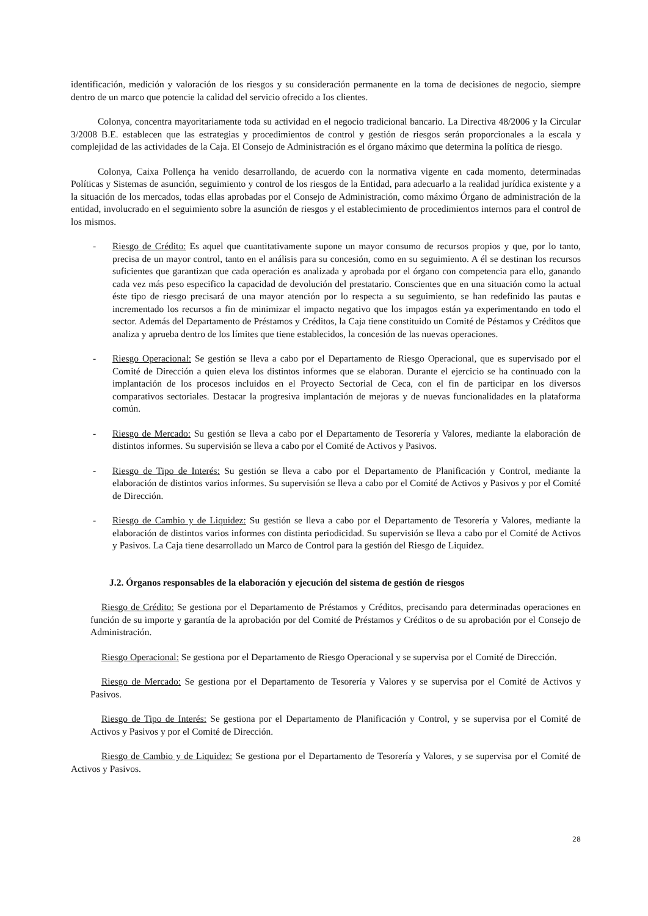identificación, medición y valoración de los riesgos y su consideración permanente en la toma de decisiones de negocio, siempre dentro de un marco que potencie la calidad del servicio ofrecido a Ios clientes.
Colonya, concentra mayoritariamente toda su actividad en el negocio tradicional bancario. La Directiva 48/2006 y la Circular 3/2008 B.E. establecen que las estrategias y procedimientos de control y gestión de riesgos serán proporcionales a la escala y complejidad de las actividades de la Caja. El Consejo de Administración es el órgano máximo que determina la política de riesgo.
Colonya, Caixa Pollença ha venido desarrollando, de acuerdo con la normativa vigente en cada momento, determinadas Políticas y Sistemas de asunción, seguimiento y control de los riesgos de la Entidad, para adecuarlo a la realidad jurídica existente y a la situación de los mercados, todas ellas aprobadas por el Consejo de Administración, como máximo Órgano de administración de la entidad, involucrado en el seguimiento sobre la asunción de riesgos y el establecimiento de procedimientos internos para el control de los mismos.
- Riesgo de Crédito: Es aquel que cuantitativamente supone un mayor consumo de recursos propios y que, por lo tanto, precisa de un mayor control, tanto en el análisis para su concesión, como en su seguimiento. A él se destinan los recursos suficientes que garantizan que cada operación es analizada y aprobada por el órgano con competencia para ello, ganando cada vez más peso especifico la capacidad de devolución del prestatario. Conscientes que en una situación como la actual éste tipo de riesgo precisará de una mayor atención por lo respecta a su seguimiento, se han redefinido las pautas e incrementado los recursos a fin de minimizar el impacto negativo que los impagos están ya experimentando en todo el sector. Además del Departamento de Préstamos y Créditos, la Caja tiene constituido un Comité de Péstamos y Créditos que analiza y aprueba dentro de los límites que tiene establecidos, la concesión de las nuevas operaciones.
- Riesgo Operacional: Se gestión se lleva a cabo por el Departamento de Riesgo Operacional, que es supervisado por el Comité de Dirección a quien eleva los distintos informes que se elaboran. Durante el ejercicio se ha continuado con la implantación de los procesos incluidos en el Proyecto Sectorial de Ceca, con el fin de participar en los diversos comparativos sectoriales. Destacar la progresiva implantación de mejoras y de nuevas funcionalidades en la plataforma común.
- Riesgo de Mercado: Su gestión se lleva a cabo por el Departamento de Tesorería y Valores, mediante la elaboración de distintos informes. Su supervisión se lleva a cabo por el Comité de Activos y Pasivos.
- Riesgo de Tipo de Interés: Su gestión se lleva a cabo por el Departamento de Planificación y Control, mediante la elaboración de distintos varios informes. Su supervisión se lleva a cabo por el Comité de Activos y Pasivos y por el Comité de Dirección.
- Riesgo de Cambio y de Liquidez: Su gestión se lleva a cabo por el Departamento de Tesorería y Valores, mediante la elaboración de distintos varios informes con distinta periodicidad. Su supervisión se lleva a cabo por el Comité de Activos y Pasivos. La Caja tiene desarrollado un Marco de Control para la gestión del Riesgo de Liquidez.
J.2. Órganos responsables de la elaboración y ejecución del sistema de gestión de riesgos
Riesgo de Crédito: Se gestiona por el Departamento de Préstamos y Créditos, precisando para determinadas operaciones en función de su importe y garantía de la aprobación por del Comité de Préstamos y Créditos o de su aprobación por el Consejo de Administración.
Riesgo Operacional: Se gestiona por el Departamento de Riesgo Operacional y se supervisa por el Comité de Dirección.
Riesgo de Mercado: Se gestiona por el Departamento de Tesorería y Valores y se supervisa por el Comité de Activos y Pasivos.
Riesgo de Tipo de Interés: Se gestiona por el Departamento de Planificación y Control, y se supervisa por el Comité de Activos y Pasivos y por el Comité de Dirección.
Riesgo de Cambio y de Liquidez: Se gestiona por el Departamento de Tesorería y Valores, y se supervisa por el Comité de Activos y Pasivos.
28